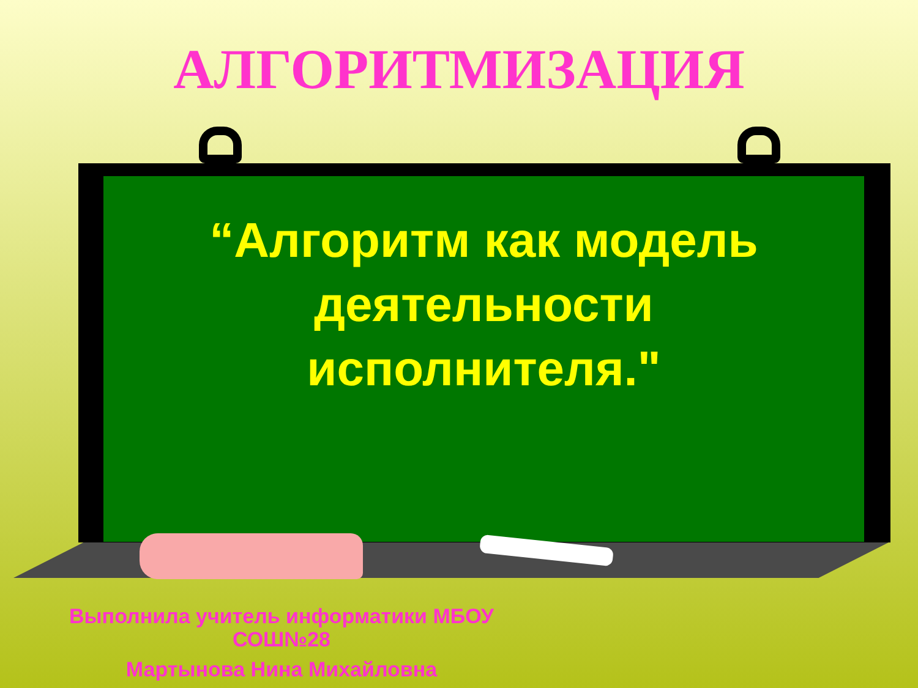АЛГОРИТМИЗАЦИЯ
“Алгоритм как модель
деятельности
исполнителя."
Выполнила учитель информатики МБОУ
СОШ№28
Мартынова Нина Михайловна